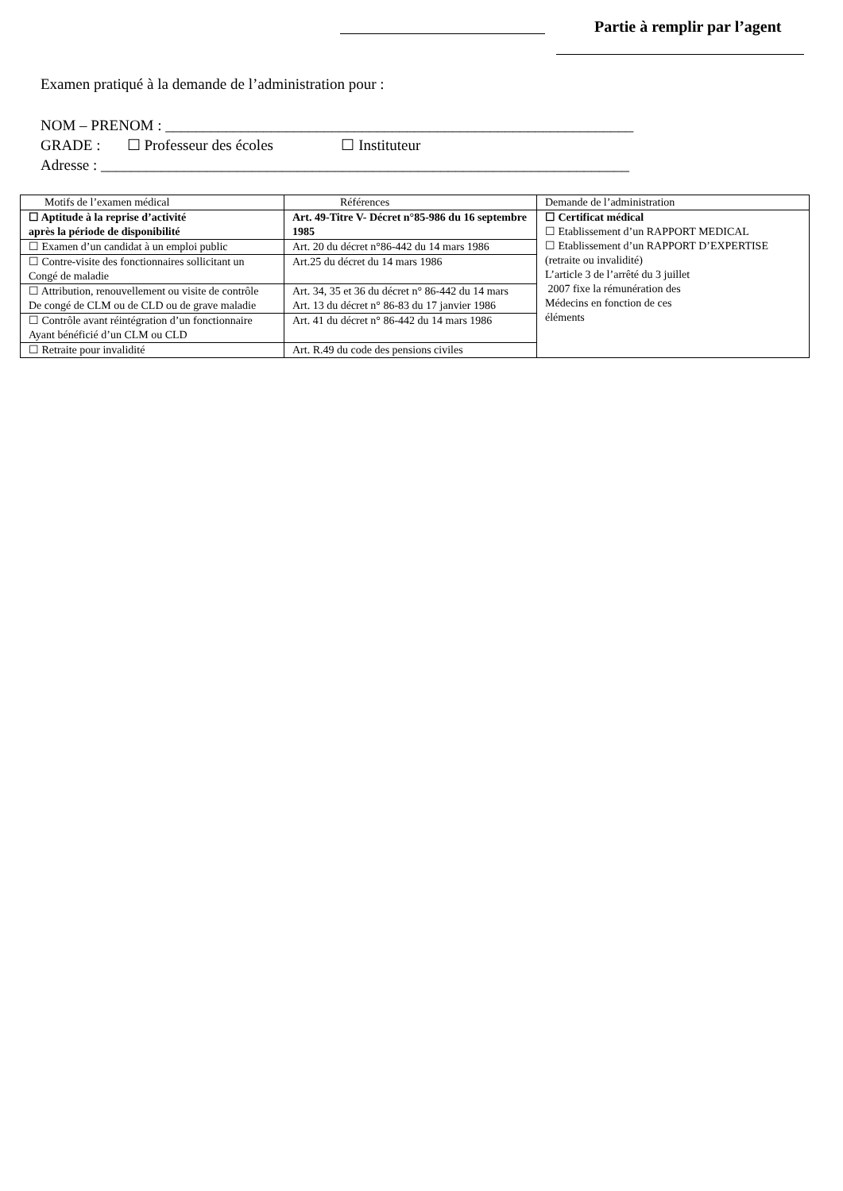Partie à remplir par l’agent
Examen pratiqué à la demande de l’administration pour :
NOM – PRENOM : ______________________________________________________________
GRADE : ☐ Professeur des écoles ☐ Instituteur
Adresse : ______________________________________________________________________
| Motifs de l’examen médical | Références | Demande de l’administration |
| --- | --- | --- |
| ☐ Aptitude à la reprise d’activité après la période de disponibilité | Art. 49-Titre V- Décret n°85-986 du 16 septembre 1985 | ☐ Certificat médical ☐ Etablissement d’un RAPPORT MEDICAL ☐ Etablissement d’un RAPPORT D’EXPERTISE (retraite ou invalidité) L’article 3 de l’arrêté du 3 juillet 2007 fixe la rémunération des Médecins en fonction de ces éléments |
| ☐ Examen d’un candidat à un emploi public | Art. 20 du décret n°86-442 du 14 mars 1986 | |
| ☐ Contre-visite des fonctionnaires sollicitant un Congé de maladie | Art.25 du décret du 14 mars 1986 | |
| ☐ Attribution, renouvellement ou visite de contrôle De congé de CLM ou de CLD ou de grave maladie | Art. 34, 35 et 36 du décret n° 86-442 du 14 mars Art. 13 du décret n° 86-83 du 17 janvier 1986 | |
| ☐ Contrôle avant réintégration d’un fonctionnaire Ayant bénéficié d’un CLM ou CLD | Art. 41 du décret n° 86-442 du 14 mars 1986 | |
| ☐ Retraite pour invalidité | Art. R.49 du code des pensions civiles | |